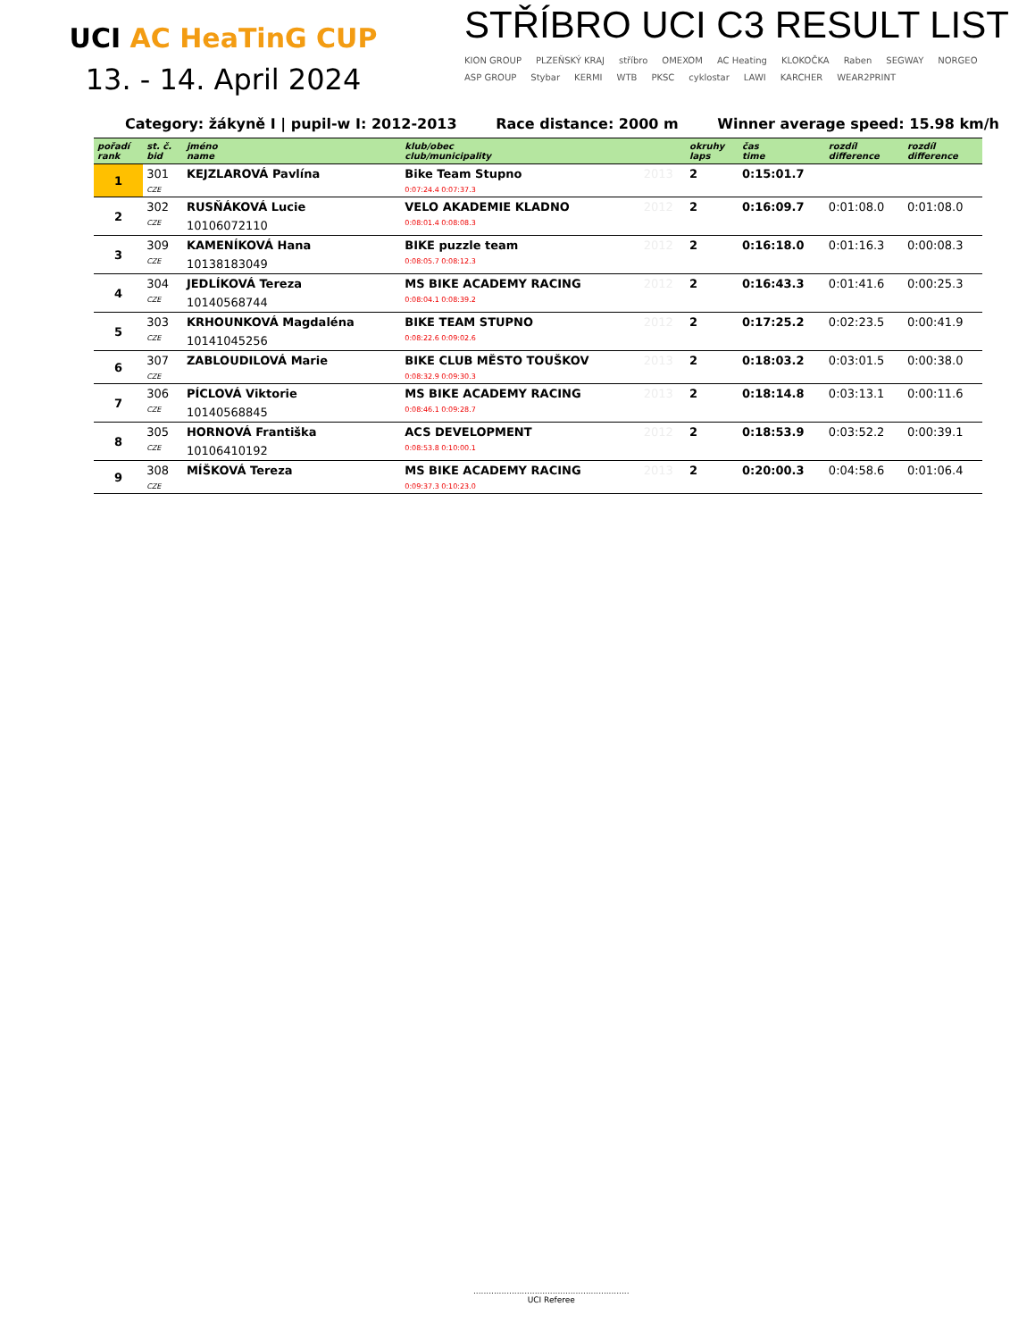UCI AC HeaTinG CUP
13. - 14. April 2024
STŘÍBRO UCI C3 RESULT LIST
KION GROUP PLZEŇSKÝ KRAJ stříbro OMEXOM AC Heating KLOKOČKA Raben SEGWAY NORGEO ASP GROUP Stybar KERMI WTB PKSC cyklostar LAWI KARCHER WEAR2PRINT
Category: žákyně I | pupil-w I: 2012-2013 Race distance: 2000 m Winner average speed: 15.98 km/h
| pořadí rank | st. č. bid | jméno name | klub/obec club/municipality | | okruhy laps | čas time | rozdíl difference | rozdíl difference |
| --- | --- | --- | --- | --- | --- | --- | --- | --- |
| 1 | 301 | KEJZLAROVÁ Pavlína | Bike Team Stupno | 2013 | 2 | 0:15:01.7 | | |
| | CZE | | 0:07:24.4 0:07:37.3 | | | | | |
| 2 | 302 | RUSŇÁKOVÁ Lucie | VELO AKADEMIE KLADNO | 2012 | 2 | 0:16:09.7 | 0:01:08.0 | 0:01:08.0 |
| | CZE | 10106072110 | 0:08:01.4 0:08:08.3 | | | | | |
| 3 | 309 | KAMENÍKOVÁ Hana | BIKE puzzle team | 2012 | 2 | 0:16:18.0 | 0:01:16.3 | 0:00:08.3 |
| | CZE | 10138183049 | 0:08:05.7 0:08:12.3 | | | | | |
| 4 | 304 | JEDLÍKOVÁ Tereza | MS BIKE ACADEMY RACING | 2012 | 2 | 0:16:43.3 | 0:01:41.6 | 0:00:25.3 |
| | CZE | 10140568744 | 0:08:04.1 0:08:39.2 | | | | | |
| 5 | 303 | KRHOUNKOVÁ Magdaléna | BIKE TEAM STUPNO | 2012 | 2 | 0:17:25.2 | 0:02:23.5 | 0:00:41.9 |
| | CZE | 10141045256 | 0:08:22.6 0:09:02.6 | | | | | |
| 6 | 307 | ZABLOUDILOVÁ Marie | BIKE CLUB MĚSTO TOUŠKOV | 2013 | 2 | 0:18:03.2 | 0:03:01.5 | 0:00:38.0 |
| | CZE | | 0:08:32.9 0:09:30.3 | | | | | |
| 7 | 306 | PÍCLOVÁ Viktorie | MS BIKE ACADEMY RACING | 2013 | 2 | 0:18:14.8 | 0:03:13.1 | 0:00:11.6 |
| | CZE | 10140568845 | 0:08:46.1 0:09:28.7 | | | | | |
| 8 | 305 | HORNOVÁ Františka | ACS DEVELOPMENT | 2012 | 2 | 0:18:53.9 | 0:03:52.2 | 0:00:39.1 |
| | CZE | 10106410192 | 0:08:53.8 0:10:00.1 | | | | | |
| 9 | 308 | MÍŠKOVÁ Tereza | MS BIKE ACADEMY RACING | 2013 | 2 | 0:20:00.3 | 0:04:58.6 | 0:01:06.4 |
| | CZE | | 0:09:37.3 0:10:23.0 | | | | | |
.............................................................
UCI Referee